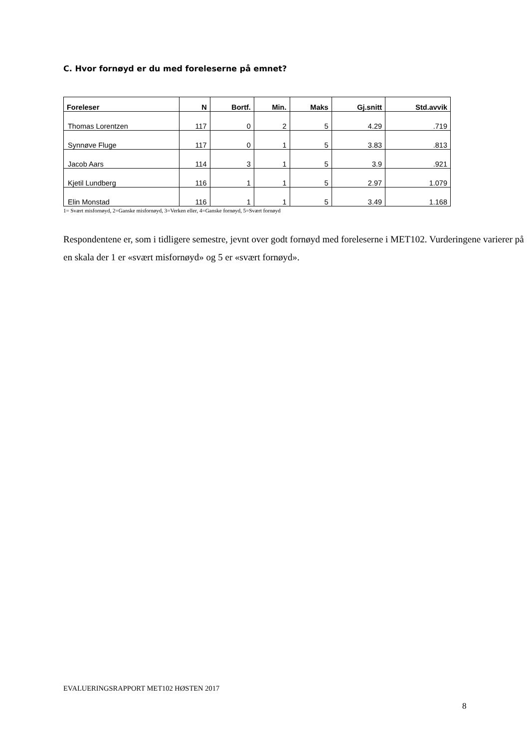C. Hvor fornøyd er du med foreleserne på emnet?
| Foreleser | N | Bortf. | Min. | Maks | Gj.snitt | Std.avvik |
| --- | --- | --- | --- | --- | --- | --- |
| Thomas Lorentzen | 117 | 0 | 2 | 5 | 4.29 | .719 |
| Synnøve Fluge | 117 | 0 | 1 | 5 | 3.83 | .813 |
| Jacob Aars | 114 | 3 | 1 | 5 | 3.9 | .921 |
| Kjetil Lundberg | 116 | 1 | 1 | 5 | 2.97 | 1.079 |
| Elin Monstad | 116 | 1 | 1 | 5 | 3.49 | 1.168 |
1= Svært misfornøyd, 2=Ganske misfornøyd, 3=Verken eller, 4=Ganske fornøyd, 5=Svært fornøyd
Respondentene er, som i tidligere semestre, jevnt over godt fornøyd med foreleserne i MET102. Vurderingene varierer på en skala der 1 er «svært misfornøyd» og 5 er «svært fornøyd».
EVALUERINGSRAPPORT MET102 HØSTEN 2017
8